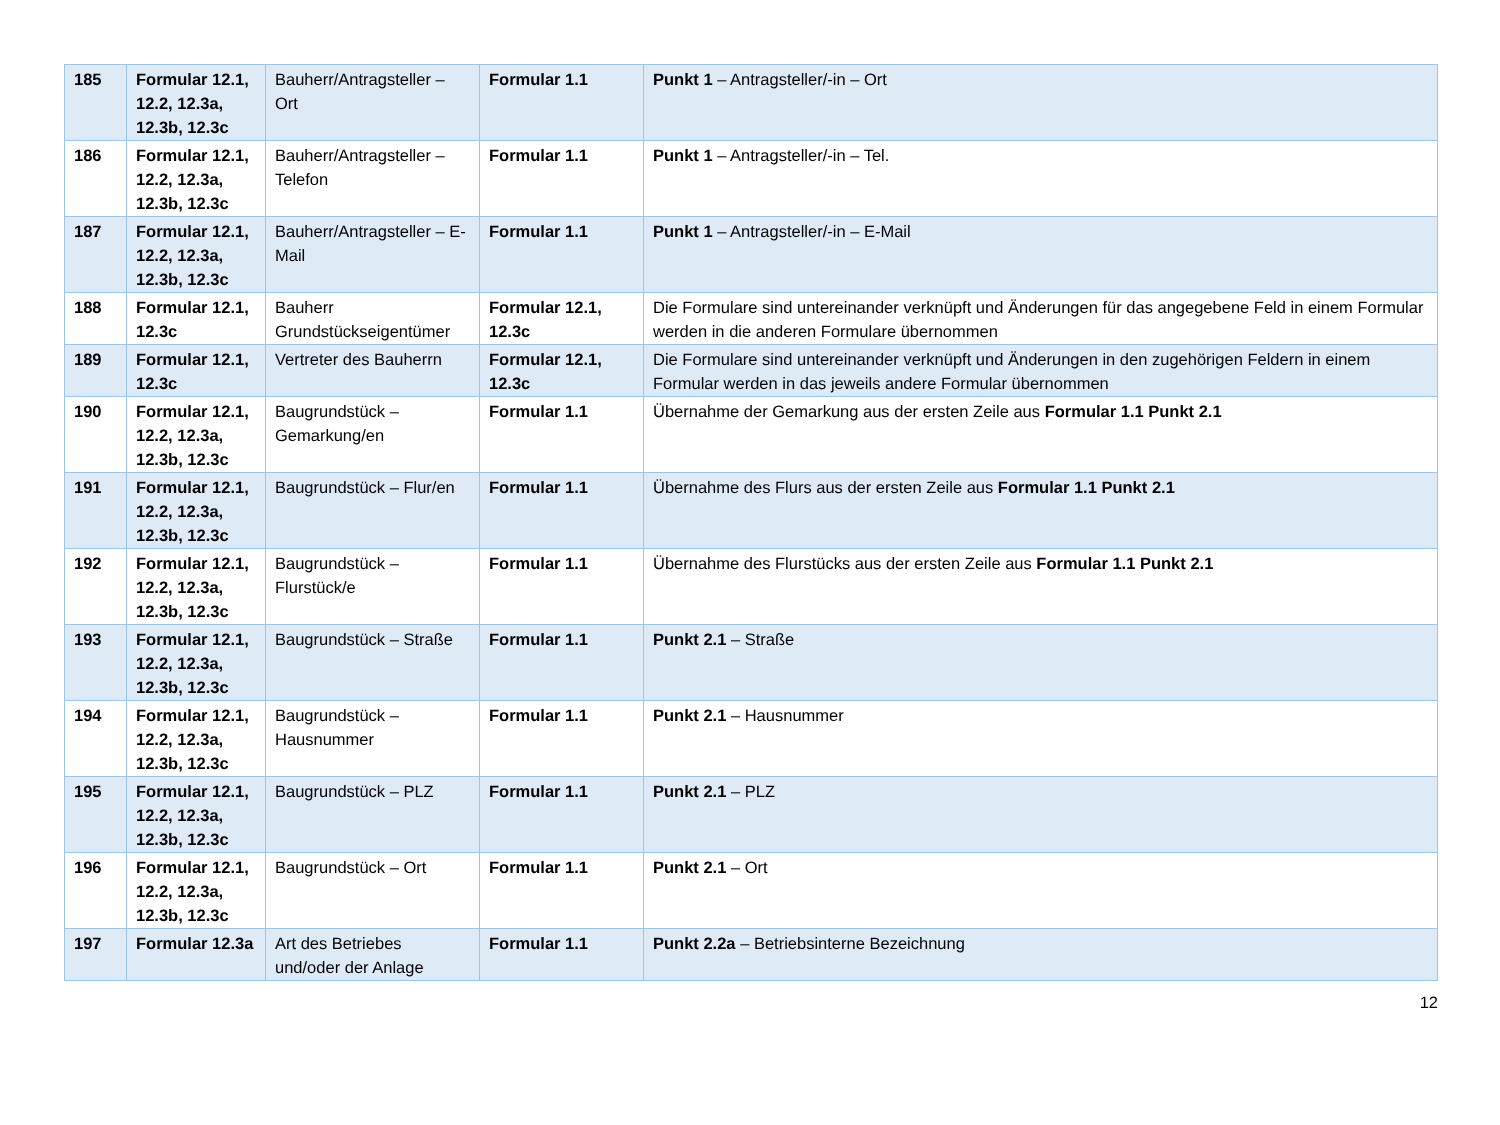| 185 | Formular 12.1, 12.2, 12.3a, 12.3b, 12.3c | Bauherr/Antragsteller – Ort | Formular 1.1 | Punkt 1 – Antragsteller/-in – Ort |
| 186 | Formular 12.1, 12.2, 12.3a, 12.3b, 12.3c | Bauherr/Antragsteller – Telefon | Formular 1.1 | Punkt 1 – Antragsteller/-in – Tel. |
| 187 | Formular 12.1, 12.2, 12.3a, 12.3b, 12.3c | Bauherr/Antragsteller – E-Mail | Formular 1.1 | Punkt 1 – Antragsteller/-in – E-Mail |
| 188 | Formular 12.1, 12.3c | Bauherr Grundstückseigentümer | Formular 12.1, 12.3c | Die Formulare sind untereinander verknüpft und Änderungen für das angegebene Feld in einem Formular werden in die anderen Formulare übernommen |
| 189 | Formular 12.1, 12.3c | Vertreter des Bauherrn | Formular 12.1, 12.3c | Die Formulare sind untereinander verknüpft und Änderungen in den zugehörigen Feldern in einem Formular werden in das jeweils andere Formular übernommen |
| 190 | Formular 12.1, 12.2, 12.3a, 12.3b, 12.3c | Baugrundstück – Gemarkung/en | Formular 1.1 | Übernahme der Gemarkung aus der ersten Zeile aus Formular 1.1 Punkt 2.1 |
| 191 | Formular 12.1, 12.2, 12.3a, 12.3b, 12.3c | Baugrundstück – Flur/en | Formular 1.1 | Übernahme des Flurs aus der ersten Zeile aus Formular 1.1 Punkt 2.1 |
| 192 | Formular 12.1, 12.2, 12.3a, 12.3b, 12.3c | Baugrundstück – Flurstück/e | Formular 1.1 | Übernahme des Flurstücks aus der ersten Zeile aus Formular 1.1 Punkt 2.1 |
| 193 | Formular 12.1, 12.2, 12.3a, 12.3b, 12.3c | Baugrundstück – Straße | Formular 1.1 | Punkt 2.1 – Straße |
| 194 | Formular 12.1, 12.2, 12.3a, 12.3b, 12.3c | Baugrundstück – Hausnummer | Formular 1.1 | Punkt 2.1 – Hausnummer |
| 195 | Formular 12.1, 12.2, 12.3a, 12.3b, 12.3c | Baugrundstück – PLZ | Formular 1.1 | Punkt 2.1 – PLZ |
| 196 | Formular 12.1, 12.2, 12.3a, 12.3b, 12.3c | Baugrundstück – Ort | Formular 1.1 | Punkt 2.1 – Ort |
| 197 | Formular 12.3a | Art des Betriebes und/oder der Anlage | Formular 1.1 | Punkt 2.2a – Betriebsinterne Bezeichnung |
12